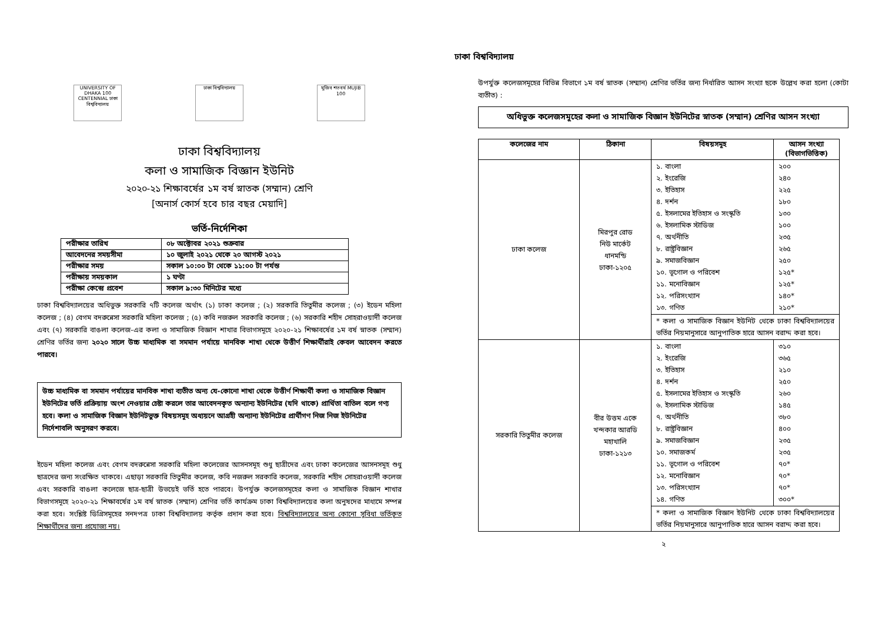UNIVERSITY OF DHAKA 100 CENTENNIAL ঢাকা বিশ্ববিদ্যালয়
ঢাকা বিশ্ববিদ্যালয়
মুজিব শতবর্ষ MUJIB 100
ঢাকা বিশ্ববিদ্যালয়
কলা ও সামাজিক বিজ্ঞান ইউনিট
২০২০-২১ শিক্ষাবর্ষের ১ম বর্ষ স্নাতক (সম্মান) শ্রেণি
[অনার্স কোর্স হবে চার বছর মেয়াদি]
ভর্তি-নির্দেশিকা
| পরীক্ষার তারিখ | ০৮ অক্টোবর ২০২১ শুক্রবার |
| আবেদনের সময়সীমা | ১০ জুলাই ২০২১ থেকে ২০ আগস্ট ২০২১ |
| পরীক্ষার সময় | সকাল ১০:০০ টা থেকে ১১:০০ টা পর্যন্ত |
| পরীক্ষায় সময়কাল | ১ ঘণ্টা |
| পরীক্ষা কেন্দ্রে প্রবেশ | সকাল ৯:৩০ মিনিটের মধ্যে |
ঢাকা বিশ্ববিদ্যালয়ের অধিভুক্ত সরকারি ৭টি কলেজ অর্থাৎ (১) ঢাকা কলেজ ; (২) সরকারি তিতুমীর কলেজ ; (৩) ইডেন মহিলা কলেজ ; (৪) বেগম বদরুন্নেসা সরকারি মহিলা কলেজ ; (৫) কবি নজরুল সরকারি কলেজ ; (৬) সরকারি শহীদ সোহরাওয়ার্দী কলেজ এবং (৭) সরকারি বাঙলা কলেজ-এর কলা ও সামাজিক বিজ্ঞান শাখার বিভাগসমূহে ২০২০-২১ শিক্ষাবর্ষের ১ম বর্ষ স্নাতক (সম্মান) শ্রেণির ভর্তির জন্য ২০২০ সালে উচ্চ মাধ্যমিক বা সমমান পর্যায়ে মানবিক শাখা থেকে উত্তীর্ণ শিক্ষার্থীরাই কেবল আবেদন করতে পারবে।
উচ্চ মাধ্যমিক বা সমমান পর্যায়ের মানবিক শাখা ব্যতীত অন্য যে-কোনো শাখা থেকে উত্তীর্ণ শিক্ষার্থী কলা ও সামাজিক বিজ্ঞান ইউনিটের ভর্তি প্রক্রিয়ায় অংশ নেওয়ার চেষ্টা করলে তার আবেদনকৃত অন্যান্য ইউনিটের (যদি থাকে) প্রার্থিতা বাতিল বলে গণ্য হবে। কলা ও সামাজিক বিজ্ঞান ইউনিটভুক্ত বিষয়সমূহ অধ্যয়নে আগ্রহী অন্যান্য ইউনিটের প্রার্থীগণ নিজ নিজ ইউনিটের নির্দেশাবলি অনুসরণ করবে।
ইডেন মহিলা কলেজ এবং বেগম বদরুন্নেসা সরকারি মহিলা কলেজের আসনসমূহ শুধু ছাত্রীদের এবং ঢাকা কলেজের আসনসমূহ শুধু ছাত্রদের জন্য সংরক্ষিত থাকবে। এছাড়া সরকারি তিতুমীর কলেজ, কবি নজরুল সরকারি কলেজ, সরকারি শহীদ সোহরাওয়ার্দী কলেজ এবং সরকারি বাঙলা কলেজে ছাত্র-ছাত্রী উভয়েই ভর্তি হতে পারবে। উপর্যুক্ত কলেজসমূহের কলা ও সামাজিক বিজ্ঞান শাখার বিভাগসমূহে ২০২০-২১ শিক্ষাবর্ষের ১ম বর্ষ স্নাতক (সম্মান) শ্রেণির ভর্তি কার্যক্রম ঢাকা বিশ্ববিদ্যালয়ের কলা অনুষদের মাধ্যমে সম্পন্ন করা হবে। সংশ্লিষ্ট ডিগ্রিসমূহের সনদপত্র ঢাকা বিশ্ববিদ্যালয় কর্তৃক প্রদান করা হবে। বিশ্ববিদ্যালয়ের অন্য কোনো সুবিধা ভর্তিকৃত শিক্ষার্থীদের জন্য প্রযোজ্য নয়।
ঢাকা বিশ্ববিদ্যালয়
উপর্যুক্ত কলেজসমূহের বিভিন্ন বিভাগে ১ম বর্ষ স্নাতক (সম্মান) শ্রেণির ভর্তির জন্য নির্ধারিত আসন সংখ্যা ছকে উল্লেখ করা হলো (কোটা ব্যতীত) :
অধিভুক্ত কলেজসমূহের কলা ও সামাজিক বিজ্ঞান ইউনিটের স্নাতক (সম্মান) শ্রেণির আসন সংখ্যা
| কলেজের নাম | ঠিকানা | বিষয়সমূহ | আসন সংখ্যা (বিভাগভিত্তিক) |
| --- | --- | --- | --- |
| ঢাকা কলেজ | মিরপুর রোড নিউ মার্কেট ধানমন্ডি ঢাকা-১২০৫ | ১. বাংলা ২. ইংরেজি ৩. ইতিহাস ৪. দর্শন ৫. ইসলামের ইতিহাস ও সংস্কৃতি ৬. ইসলামিক স্টাডিজ ৭. অর্থনীতি ৮. রাষ্ট্রবিজ্ঞান ৯. সমাজবিজ্ঞান ১০. ভূগোল ও পরিবেশ ১১. মনোবিজ্ঞান ১২. পরিসংখ্যান ১৩. গণিত | ২০০ ২৪০ ২২৫ ১৮০ ১৩০ ১০০ ২৩৫ ২৬৫ ২৫০ ১২৫* ১২৫* ১৪০* ২১০* |
| | | * কলা ও সামাজিক বিজ্ঞান ইউনিট থেকে ঢাকা বিশ্ববিদ্যালয়ের ভর্তির নিয়মানুসারে আনুপাতিক হারে আসন বরাদ্দ করা হবে। | |
| সরকারি তিতুমীর কলেজ | বীর উত্তম একে খন্দকার আরডি মহাখালি ঢাকা-১২১৩ | ১. বাংলা ২. ইংরেজি ৩. ইতিহাস ৪. দর্শন ৫. ইসলামের ইতিহাস ও সংস্কৃতি ৬. ইসলামিক স্টাডিজ ৭. অর্থনীতি ৮. রাষ্ট্রবিজ্ঞান ৯. সমাজবিজ্ঞান ১০. সমাজকর্ম ১১. ভূগোল ও পরিবেশ ১২. মনোবিজ্ঞান ১৩. পরিসংখ্যান ১৪. গণিত | ৩১০ ৩৬৫ ২১০ ২৫০ ২৬০ ১৪৫ ৩৮০ ৪০০ ২৩৫ ২৩৫ ৭০* ৭০* ৭০* ৩০০* |
| | | * কলা ও সামাজিক বিজ্ঞান ইউনিট থেকে ঢাকা বিশ্ববিদ্যালয়ের ভর্তির নিয়মানুসারে আনুপাতিক হারে আসন বরাদ্দ করা হবে। | |
২